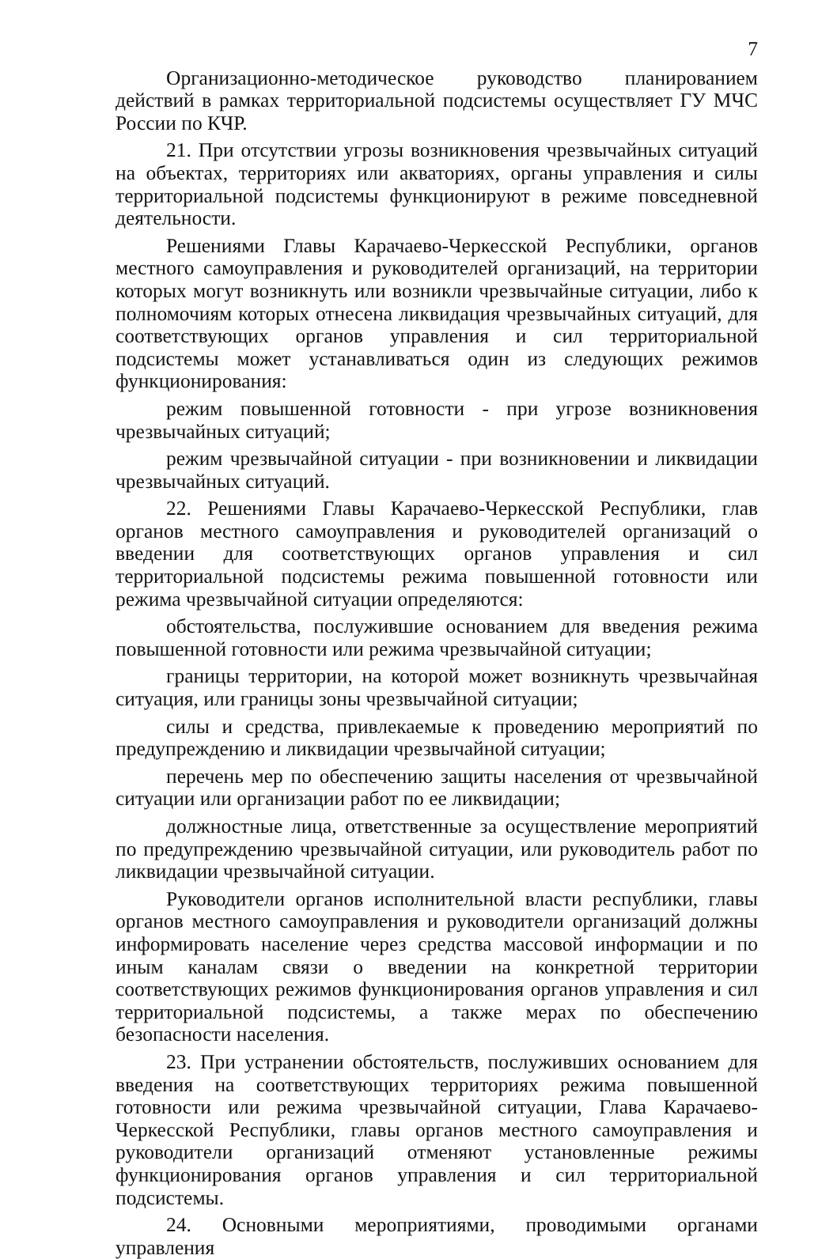7
Организационно-методическое руководство планированием действий в рамках территориальной подсистемы осуществляет ГУ МЧС России по КЧР.
21. При отсутствии угрозы возникновения чрезвычайных ситуаций на объектах, территориях или акваториях, органы управления и силы территориальной подсистемы функционируют в режиме повседневной деятельности.
Решениями Главы Карачаево-Черкесской Республики, органов местного самоуправления и руководителей организаций, на территории которых могут возникнуть или возникли чрезвычайные ситуации, либо к полномочиям которых отнесена ликвидация чрезвычайных ситуаций, для соответствующих органов управления и сил территориальной подсистемы может устанавливаться один из следующих режимов функционирования:
режим повышенной готовности - при угрозе возникновения чрезвычайных ситуаций;
режим чрезвычайной ситуации - при возникновении и ликвидации чрезвычайных ситуаций.
22. Решениями Главы Карачаево-Черкесской Республики, глав органов местного самоуправления и руководителей организаций о введении для соответствующих органов управления и сил территориальной подсистемы режима повышенной готовности или режима чрезвычайной ситуации определяются:
обстоятельства, послужившие основанием для введения режима повышенной готовности или режима чрезвычайной ситуации;
границы территории, на которой может возникнуть чрезвычайная ситуация, или границы зоны чрезвычайной ситуации;
силы и средства, привлекаемые к проведению мероприятий по предупреждению и ликвидации чрезвычайной ситуации;
перечень мер по обеспечению защиты населения от чрезвычайной ситуации или организации работ по ее ликвидации;
должностные лица, ответственные за осуществление мероприятий по предупреждению чрезвычайной ситуации, или руководитель работ по ликвидации чрезвычайной ситуации.
Руководители органов исполнительной власти республики, главы органов местного самоуправления и руководители организаций должны информировать население через средства массовой информации и по иным каналам связи о введении на конкретной территории соответствующих режимов функционирования органов управления и сил территориальной подсистемы, а также мерах по обеспечению безопасности населения.
23. При устранении обстоятельств, послуживших основанием для введения на соответствующих территориях режима повышенной готовности или режима чрезвычайной ситуации, Глава Карачаево-Черкесской Республики, главы органов местного самоуправления и руководители организаций отменяют установленные режимы функционирования органов управления и сил территориальной подсистемы.
24. Основными мероприятиями, проводимыми органами управления